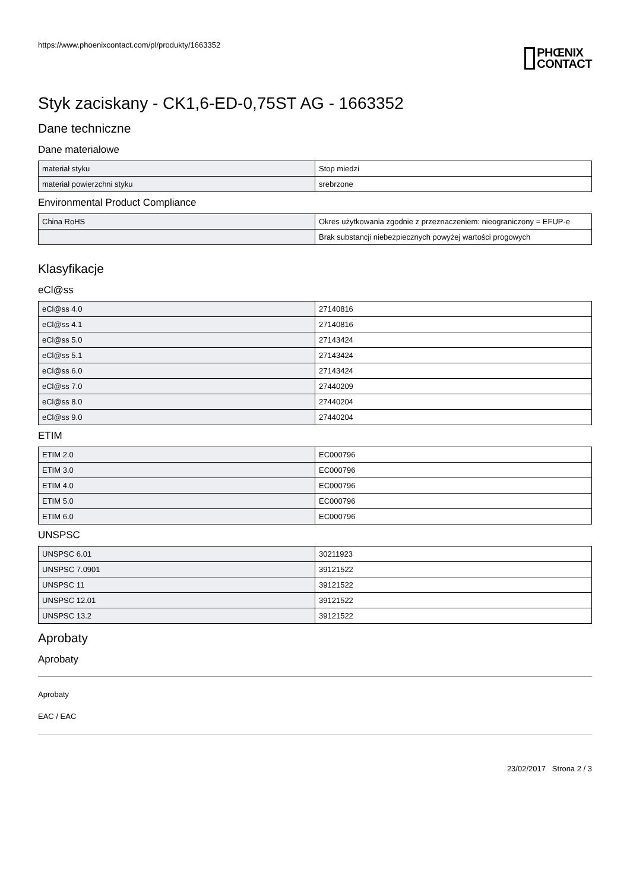https://www.phoenixcontact.com/pl/produkty/1663352
PHŒNIX
CONTACT
Styk zaciskany - CK1,6-ED-0,75ST AG - 1663352
Dane techniczne
Dane materiałowe
| materiał styku | Stop miedzi |
| materiał powierzchni styku | srebrzone |
Environmental Product Compliance
| China RoHS | Okres użytkowania zgodnie z przeznaczeniem: nieograniczony = EFUP-e |
| | Brak substancji niebezpiecznych powyżej wartości progowych |
Klasyfikacje
eCl@ss
| eCl@ss 4.0 | 27140816 |
| eCl@ss 4.1 | 27140816 |
| eCl@ss 5.0 | 27143424 |
| eCl@ss 5.1 | 27143424 |
| eCl@ss 6.0 | 27143424 |
| eCl@ss 7.0 | 27440209 |
| eCl@ss 8.0 | 27440204 |
| eCl@ss 9.0 | 27440204 |
ETIM
| ETIM 2.0 | EC000796 |
| ETIM 3.0 | EC000796 |
| ETIM 4.0 | EC000796 |
| ETIM 5.0 | EC000796 |
| ETIM 6.0 | EC000796 |
UNSPSC
| UNSPSC 6.01 | 30211923 |
| UNSPSC 7.0901 | 39121522 |
| UNSPSC 11 | 39121522 |
| UNSPSC 12.01 | 39121522 |
| UNSPSC 13.2 | 39121522 |
Aprobaty
Aprobaty
Aprobaty
EAC / EAC
23/02/2017 Strona 2 / 3